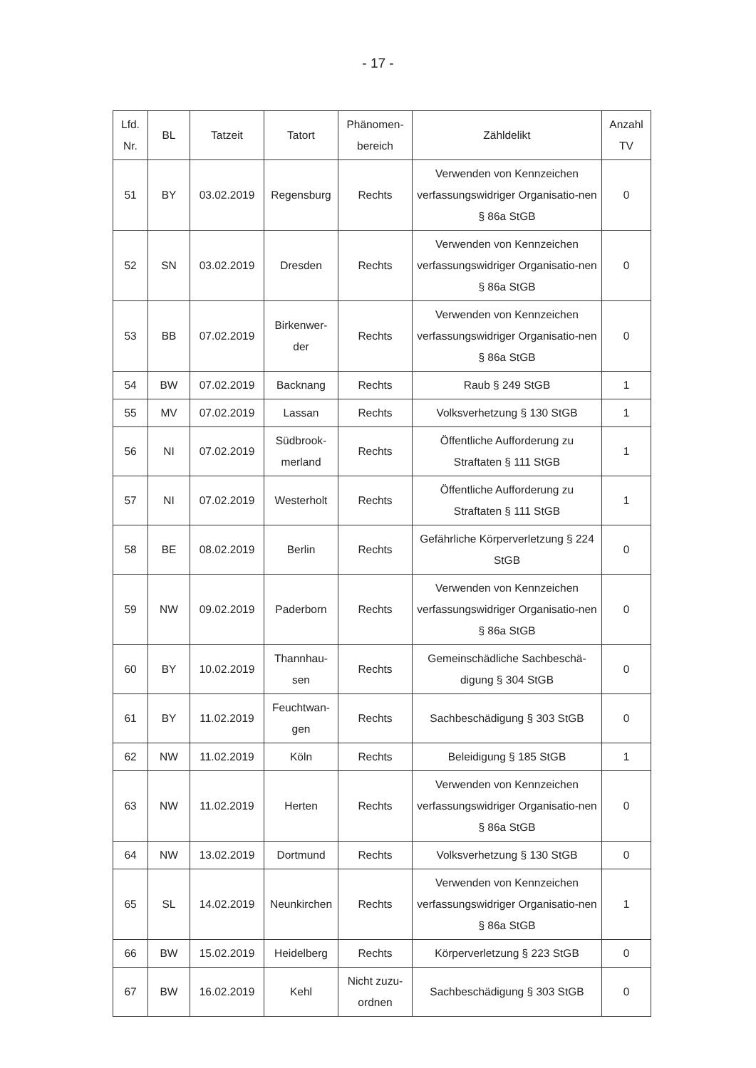- 17 -
| Lfd. Nr. | BL | Tatzeit | Tatort | Phänomen- bereich | Zähldelikt | Anzahl TV |
| --- | --- | --- | --- | --- | --- | --- |
| 51 | BY | 03.02.2019 | Regensburg | Rechts | Verwenden von Kennzeichen verfassungswidriger Organisatio-nen § 86a StGB | 0 |
| 52 | SN | 03.02.2019 | Dresden | Rechts | Verwenden von Kennzeichen verfassungswidriger Organisatio-nen § 86a StGB | 0 |
| 53 | BB | 07.02.2019 | Birkenwer- der | Rechts | Verwenden von Kennzeichen verfassungswidriger Organisatio-nen § 86a StGB | 0 |
| 54 | BW | 07.02.2019 | Backnang | Rechts | Raub § 249 StGB | 1 |
| 55 | MV | 07.02.2019 | Lassan | Rechts | Volksverhetzung § 130 StGB | 1 |
| 56 | NI | 07.02.2019 | Südbrook- merland | Rechts | Öffentliche Aufforderung zu Straftaten § 111 StGB | 1 |
| 57 | NI | 07.02.2019 | Westerholt | Rechts | Öffentliche Aufforderung zu Straftaten § 111 StGB | 1 |
| 58 | BE | 08.02.2019 | Berlin | Rechts | Gefährliche Körperverletzung § 224 StGB | 0 |
| 59 | NW | 09.02.2019 | Paderborn | Rechts | Verwenden von Kennzeichen verfassungswidriger Organisatio-nen § 86a StGB | 0 |
| 60 | BY | 10.02.2019 | Thannhau- sen | Rechts | Gemeinschädliche Sachbeschä-digung § 304 StGB | 0 |
| 61 | BY | 11.02.2019 | Feuchtwan- gen | Rechts | Sachbeschädigung § 303 StGB | 0 |
| 62 | NW | 11.02.2019 | Köln | Rechts | Beleidigung § 185 StGB | 1 |
| 63 | NW | 11.02.2019 | Herten | Rechts | Verwenden von Kennzeichen verfassungswidriger Organisatio-nen § 86a StGB | 0 |
| 64 | NW | 13.02.2019 | Dortmund | Rechts | Volksverhetzung § 130 StGB | 0 |
| 65 | SL | 14.02.2019 | Neunkirchen | Rechts | Verwenden von Kennzeichen verfassungswidriger Organisatio-nen § 86a StGB | 1 |
| 66 | BW | 15.02.2019 | Heidelberg | Rechts | Körperverletzung § 223 StGB | 0 |
| 67 | BW | 16.02.2019 | Kehl | Nicht zuzu- ordnen | Sachbeschädigung § 303 StGB | 0 |